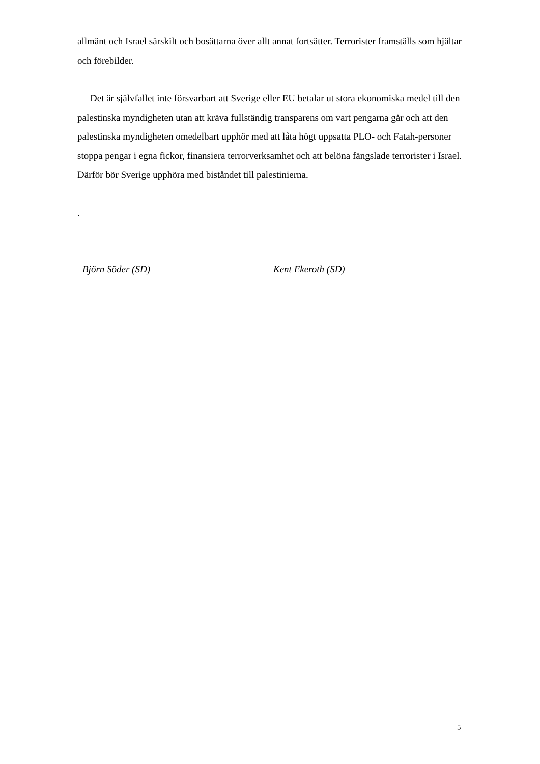allmänt och Israel särskilt och bosättarna över allt annat fortsätter. Terrorister framställs som hjältar och förebilder.
Det är självfallet inte försvarbart att Sverige eller EU betalar ut stora ekonomiska medel till den palestinska myndigheten utan att kräva fullständig transparens om vart pengarna går och att den palestinska myndigheten omedelbart upphör med att låta högt uppsatta PLO- och Fatah-personer stoppa pengar i egna fickor, finansiera terrorverksamhet och att belöna fängslade terrorister i Israel. Därför bör Sverige upphöra med biståndet till palestinierna.
.
Björn Söder (SD) Kent Ekeroth (SD)
5